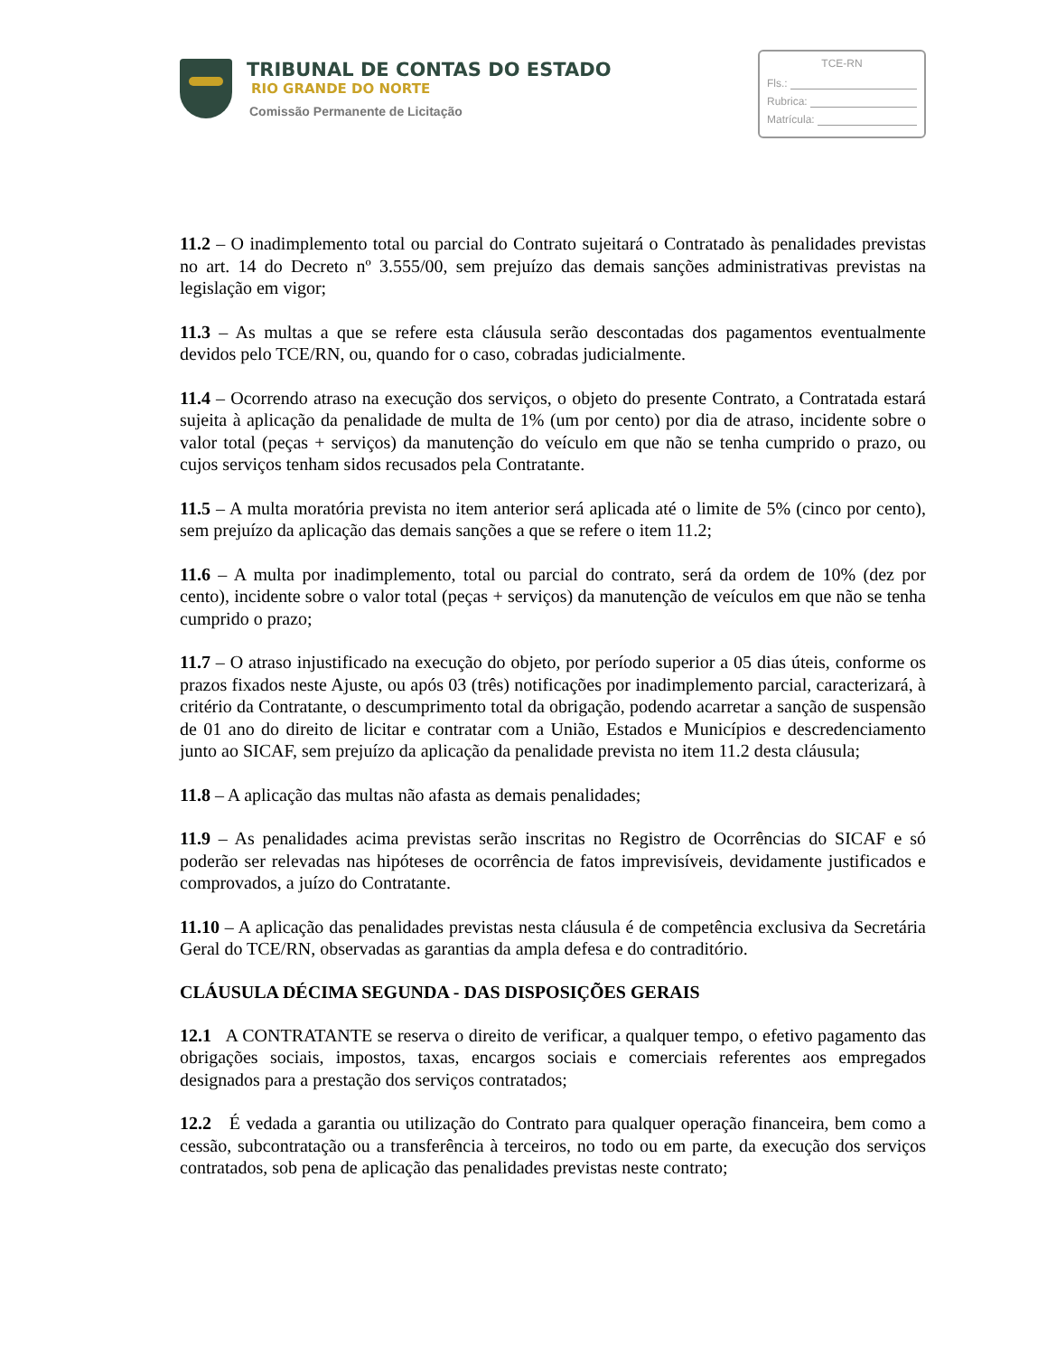TRIBUNAL DE CONTAS DO ESTADO
RIO GRANDE DO NORTE
Comissão Permanente de Licitação
TCE-RN
Fls.:
Rubrica:
Matrícula:
11.2 – O inadimplemento total ou parcial do Contrato sujeitará o Contratado às penalidades previstas no art. 14 do Decreto nº 3.555/00, sem prejuízo das demais sanções administrativas previstas na legislação em vigor;
11.3 – As multas a que se refere esta cláusula serão descontadas dos pagamentos eventualmente devidos pelo TCE/RN, ou, quando for o caso, cobradas judicialmente.
11.4 – Ocorrendo atraso na execução dos serviços, o objeto do presente Contrato, a Contratada estará sujeita à aplicação da penalidade de multa de 1% (um por cento) por dia de atraso, incidente sobre o valor total (peças + serviços) da manutenção do veículo em que não se tenha cumprido o prazo, ou cujos serviços tenham sidos recusados pela Contratante.
11.5 – A multa moratória prevista no item anterior será aplicada até o limite de 5% (cinco por cento), sem prejuízo da aplicação das demais sanções a que se refere o item 11.2;
11.6 – A multa por inadimplemento, total ou parcial do contrato, será da ordem de 10% (dez por cento), incidente sobre o valor total (peças + serviços) da manutenção de veículos em que não se tenha cumprido o prazo;
11.7 – O atraso injustificado na execução do objeto, por período superior a 05 dias úteis, conforme os prazos fixados neste Ajuste, ou após 03 (três) notificações por inadimplemento parcial, caracterizará, à critério da Contratante, o descumprimento total da obrigação, podendo acarretar a sanção de suspensão de 01 ano do direito de licitar e contratar com a União, Estados e Municípios e descredenciamento junto ao SICAF, sem prejuízo da aplicação da penalidade prevista no item 11.2 desta cláusula;
11.8 – A aplicação das multas não afasta as demais penalidades;
11.9 – As penalidades acima previstas serão inscritas no Registro de Ocorrências do SICAF e só poderão ser relevadas nas hipóteses de ocorrência de fatos imprevisíveis, devidamente justificados e comprovados, a juízo do Contratante.
11.10 – A aplicação das penalidades previstas nesta cláusula é de competência exclusiva da Secretária Geral do TCE/RN, observadas as garantias da ampla defesa e do contraditório.
CLÁUSULA DÉCIMA SEGUNDA - DAS DISPOSIÇÕES GERAIS
12.1 A CONTRATANTE se reserva o direito de verificar, a qualquer tempo, o efetivo pagamento das obrigações sociais, impostos, taxas, encargos sociais e comerciais referentes aos empregados designados para a prestação dos serviços contratados;
12.2 É vedada a garantia ou utilização do Contrato para qualquer operação financeira, bem como a cessão, subcontratação ou a transferência à terceiros, no todo ou em parte, da execução dos serviços contratados, sob pena de aplicação das penalidades previstas neste contrato;